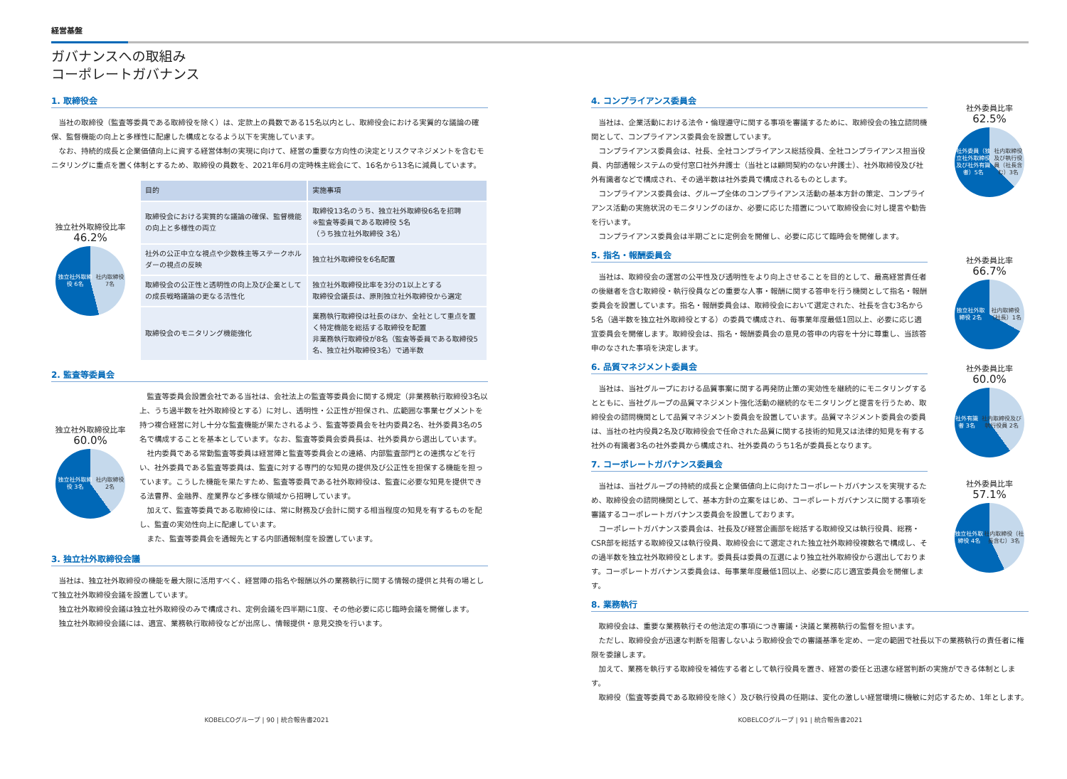経営基盤
ガバナンスへの取組み
コーポレートガバナンス
1. 取締役会
当社の取締役（監査等委員である取締役を除く）は、定款上の員数である15名以内とし、取締役会における実質的な議論の確保、監督機能の向上と多様性に配慮した構成となるよう以下を実施しています。
なお、持続的成長と企業価値向上に資する経営体制の実現に向けて、経営の重要な方向性の決定とリスクマネジメントを含むモニタリングに重点を置く体制とするため、取締役の員数を、2021年6月の定時株主総会にて、16名から13名に減員しています。
独立社外取締役比率
46.2%
独立社外取締役 6名 社内取締役 7名
| 目的 | 実施事項 |
| --- | --- |
| 取締役会における実質的な議論の確保、監督機能の向上と多様性の両立 | 取締役13名のうち、独立社外取締役6名を招聘 ※監査等委員である取締役 5名 （うち独立社外取締役 3名） |
| 社外の公正中立な視点や少数株主等ステークホルダーの視点の反映 | 独立社外取締役を6名配置 |
| 取締役会の公正性と透明性の向上及び企業としての成長戦略議論の更なる活性化 | 独立社外取締役比率を3分の1以上とする 取締役会議長は、原則独立社外取締役から選定 |
| 取締役会のモニタリング機能強化 | 業務執行取締役は社長のほか、全社として重点を置く特定機能を総括する取締役を配置 非業務執行取締役が8名（監査等委員である取締役5名、独立社外取締役3名）で過半数 |
2. 監査等委員会
独立社外取締役比率
60.0%
独立社外取締役 3名 社内取締役 2名
監査等委員会設置会社である当社は、会社法上の監査等委員会に関する規定（非業務執行取締役3名以上、うち過半数を社外取締役とする）に対し、透明性・公正性が担保され、広範囲な事業セグメントを持つ複合経営に対し十分な監査機能が果たされるよう、監査等委員会を社内委員2名、社外委員3名の5名で構成することを基本としています。なお、監査等委員会委員長は、社外委員から選出しています。
社内委員である常勤監査等委員は経営陣と監査等委員会との連絡、内部監査部門との連携などを行い、社外委員である監査等委員は、監査に対する専門的な知見の提供及び公正性を担保する機能を担っています。こうした機能を果たすため、監査等委員である社外取締役は、監査に必要な知見を提供できる法曹界、金融界、産業界など多様な領域から招聘しています。
加えて、監査等委員である取締役には、常に財務及び会計に関する相当程度の知見を有するものを配し、監査の実効性向上に配慮しています。
また、監査等委員会を通報先とする内部通報制度を設置しています。
3. 独立社外取締役会議
当社は、独立社外取締役の機能を最大限に活用すべく、経営陣の指名や報酬以外の業務執行に関する情報の提供と共有の場として独立社外取締役会議を設置しています。
独立社外取締役会議は独立社外取締役のみで構成され、定例会議を四半期に1度、その他必要に応じ臨時会議を開催します。
独立社外取締役会議には、適宜、業務執行取締役などが出席し、情報提供・意見交換を行います。
4. コンプライアンス委員会
当社は、企業活動における法令・倫理遵守に関する事項を審議するために、取締役会の独立諮問機関として、コンプライアンス委員会を設置しています。
コンプライアンス委員会は、社長、全社コンプライアンス総括役員、全社コンプライアンス担当役員、内部通報システムの受付窓口社外弁護士（当社とは顧問契約のない弁護士）、社外取締役及び社外有識者などで構成され、その過半数は社外委員で構成されるものとします。
コンプライアンス委員会は、グループ全体のコンプライアンス活動の基本方針の策定、コンプライアンス活動の実施状況のモニタリングのほか、必要に応じた措置について取締役会に対し提言や勧告を行います。
コンプライアンス委員会は半期ごとに定例会を開催し、必要に応じて臨時会を開催します。
5. 指名・報酬委員会
当社は、取締役会の運営の公平性及び透明性をより向上させることを目的として、最高経営責任者の後継者を含む取締役・執行役員などの重要な人事・報酬に関する答申を行う機関として指名・報酬委員会を設置しています。指名・報酬委員会は、取締役会において選定された、社長を含む3名から5名（過半数を独立社外取締役とする）の委員で構成され、毎事業年度最低1回以上、必要に応じ適宜委員会を開催します。取締役会は、指名・報酬委員会の意見の答申の内容を十分に尊重し、当該答申のなされた事項を決定します。
6. 品質マネジメント委員会
当社は、当社グループにおける品質事案に関する再発防止策の実効性を継続的にモニタリングするとともに、当社グループの品質マネジメント強化活動の継続的なモニタリングと提言を行うため、取締役会の諮問機関として品質マネジメント委員会を設置しています。品質マネジメント委員会の委員は、当社の社内役員2名及び取締役会で任命された品質に関する技術的知見又は法律的知見を有する社外の有識者3名の社外委員から構成され、社外委員のうち1名が委員長となります。
7. コーポレートガバナンス委員会
当社は、当社グループの持続的成長と企業価値向上に向けたコーポレートガバナンスを実現するため、取締役会の諮問機関として、基本方針の立案をはじめ、コーポレートガバナンスに関する事項を審議するコーポレートガバナンス委員会を設置しております。
コーポレートガバナンス委員会は、社長及び経営企画部を総括する取締役又は執行役員、総務・CSR部を総括する取締役又は執行役員、取締役会にて選定された独立社外取締役複数名で構成し、その過半数を独立社外取締役とします。委員長は委員の互選により独立社外取締役から選出しております。コーポレートガバナンス委員会は、毎事業年度最低1回以上、必要に応じ適宜委員会を開催します。
社外委員比率
62.5%
社外委員（独立社外取締役及び社外有識者）5名 社内取締役及び執行役員（社長含む）3名
社外委員比率
66.7%
独立社外取締役 2名 社内取締役（社長）1名
社外委員比率
60.0%
社外有識者 3名 社内取締役及び執行役員 2名
社外委員比率
57.1%
独立社外取締役 4名 社内取締役（社長含む）3名
8. 業務執行
取締役会は、重要な業務執行その他法定の事項につき審議・決議と業務執行の監督を担います。
ただし、取締役会が迅速な判断を阻害しないよう取締役会での審議基準を定め、一定の範囲で社長以下の業務執行の責任者に権限を委譲します。
加えて、業務を執行する取締役を補佐する者として執行役員を置き、経営の委任と迅速な経営判断の実施ができる体制とします。
取締役（監査等委員である取締役を除く）及び執行役員の任期は、変化の激しい経営環境に機敏に対応するため、1年とします。
KOBELCOグループ | 90 | 統合報告書2021 KOBELCOグループ | 91 | 統合報告書2021